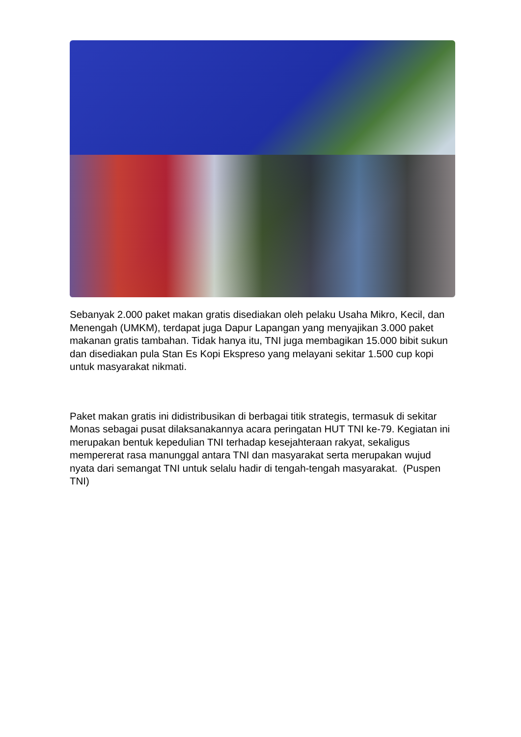Sebanyak 2.000 paket makan gratis disediakan oleh pelaku Usaha Mikro, Kecil, dan Menengah (UMKM), terdapat juga Dapur Lapangan yang menyajikan 3.000 paket makanan gratis tambahan. Tidak hanya itu, TNI juga membagikan 15.000 bibit sukun dan disediakan pula Stan Es Kopi Ekspreso yang melayani sekitar 1.500 cup kopi untuk masyarakat nikmati.
Paket makan gratis ini didistribusikan di berbagai titik strategis, termasuk di sekitar Monas sebagai pusat dilaksanakannya acara peringatan HUT TNI ke-79. Kegiatan ini merupakan bentuk kepedulian TNI terhadap kesejahteraan rakyat, sekaligus mempererat rasa manunggal antara TNI dan masyarakat serta merupakan wujud nyata dari semangat TNI untuk selalu hadir di tengah-tengah masyarakat. (Puspen TNI)